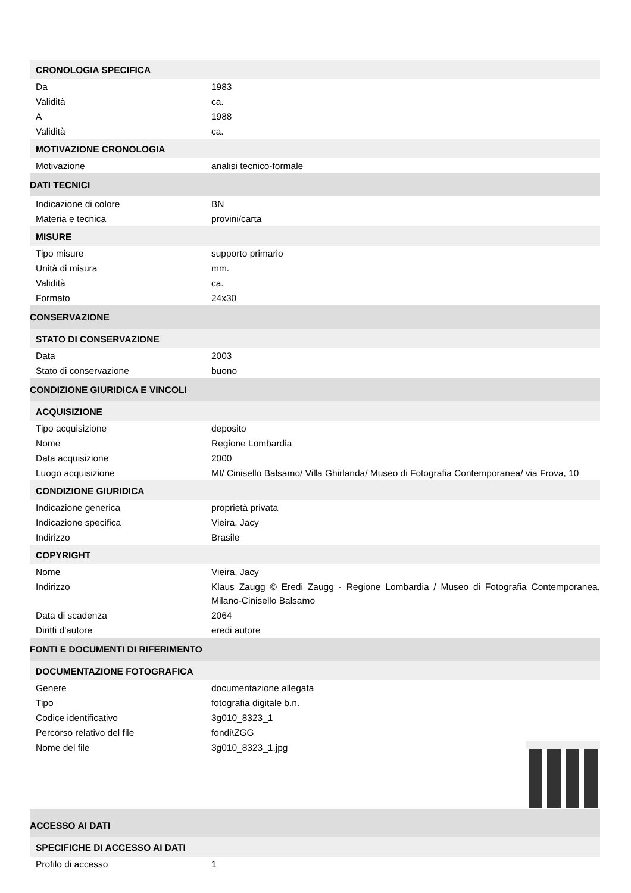| CRONOLOGIA SPECIFICA | |
| Da | 1983 |
| Validità | ca. |
| A | 1988 |
| Validità | ca. |
| MOTIVAZIONE CRONOLOGIA | |
| Motivazione | analisi tecnico-formale |
| DATI TECNICI | |
| Indicazione di colore | BN |
| Materia e tecnica | provini/carta |
| MISURE | |
| Tipo misure | supporto primario |
| Unità di misura | mm. |
| Validità | ca. |
| Formato | 24x30 |
| CONSERVAZIONE | |
| STATO DI CONSERVAZIONE | |
| Data | 2003 |
| Stato di conservazione | buono |
| CONDIZIONE GIURIDICA E VINCOLI | |
| ACQUISIZIONE | |
| Tipo acquisizione | deposito |
| Nome | Regione Lombardia |
| Data acquisizione | 2000 |
| Luogo acquisizione | MI/ Cinisello Balsamo/ Villa Ghirlanda/ Museo di Fotografia Contemporanea/ via Frova, 10 |
| CONDIZIONE GIURIDICA | |
| Indicazione generica | proprietà privata |
| Indicazione specifica | Vieira, Jacy |
| Indirizzo | Brasile |
| COPYRIGHT | |
| Nome | Vieira, Jacy |
| Indirizzo | Klaus Zaugg © Eredi Zaugg - Regione Lombardia / Museo di Fotografia Contemporanea, Milano-Cinisello Balsamo |
| Data di scadenza | 2064 |
| Diritti d'autore | eredi autore |
| FONTI E DOCUMENTI DI RIFERIMENTO | |
| DOCUMENTAZIONE FOTOGRAFICA | |
| Genere | documentazione allegata |
| Tipo | fotografia digitale b.n. |
| Codice identificativo | 3g010_8323_1 |
| Percorso relativo del file | fondi\ZGG |
| Nome del file | 3g010_8323_1.jpg |
| ACCESSO AI DATI | |
| SPECIFICHE DI ACCESSO AI DATI | |
| Profilo di accesso | 1 |